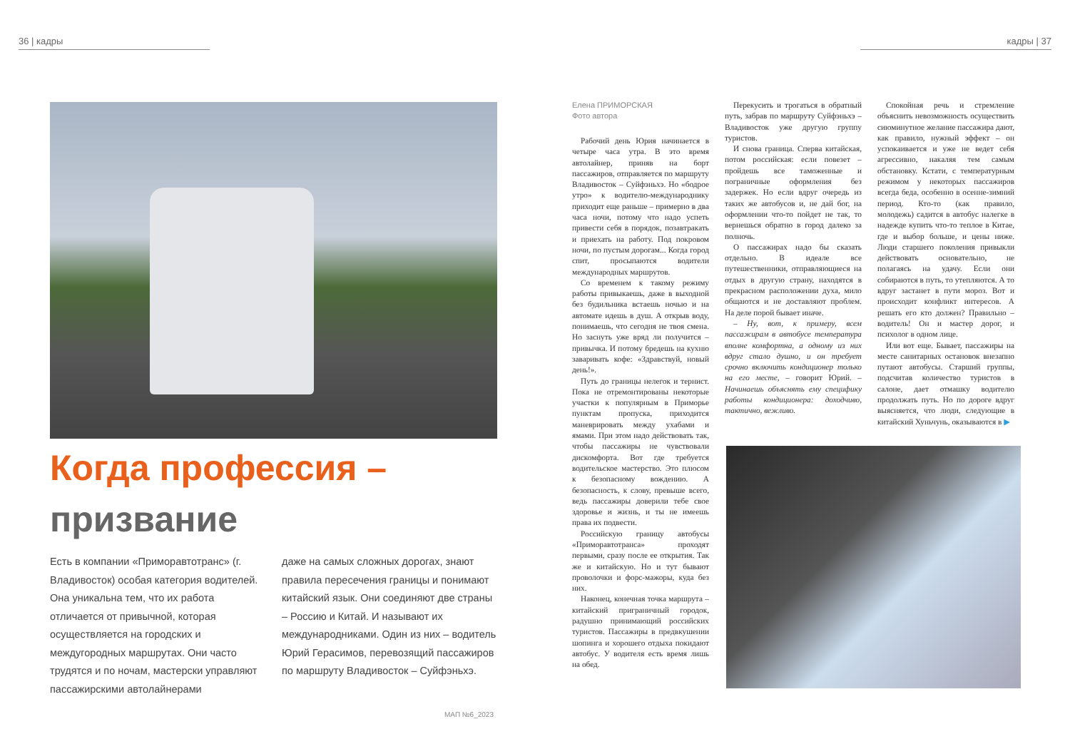36 | кадры
Когда профессия –
призвание
Есть в компании «Приморавтотранс» (г. Владивосток) особая категория водителей. Она уникальна тем, что их работа отличается от привычной, которая осуществляется на городских и междугородных маршрутах. Они часто трудятся и по ночам, мастерски управляют пассажирскими автолайнерами
даже на самых сложных дорогах, знают правила пересечения границы и понимают китайский язык. Они соединяют две страны – Россию и Китай. И называют их международниками. Один из них – водитель Юрий Герасимов, перевозящий пассажиров по маршруту Владивосток – Суйфэньхэ.
МАП №6_2023
кадры | 37
Елена ПРИМОРСКАЯ
Фото автора
Рабочий день Юрия начинается в четыре часа утра. В это время автолайнер, приняв на борт пассажиров, отправляется по маршруту Владивосток – Суйфэньхэ. Но «бодрое утро» к водителю-международнику приходит еще раньше – примерно в два часа ночи, потому что надо успеть привести себя в порядок, позавтракать и приехать на работу. Под покровом ночи, по пустым дорогам... Когда город спит, просыпаются водители международных маршрутов.
Со временем к такому режиму работы привыкаешь, даже в выходной без будильника встаешь ночью и на автомате идешь в душ. А открыв воду, понимаешь, что сегодня не твоя смена. Но заснуть уже вряд ли получится – привычка. И потому бредешь на кухню заваривать кофе: «Здравствуй, новый день!».
Путь до границы нелегок и тернист. Пока не отремонтированы некоторые участки к популярным в Приморье пунктам пропуска, приходится маневрировать между ухабами и ямами. При этом надо действовать так, чтобы пассажиры не чувствовали дискомфорта. Вот где требуется водительское мастерство. Это плюсом к безопасному вождению. А безопасность, к слову, превыше всего, ведь пассажиры доверили тебе свое здоровье и жизнь, и ты не имеешь права их подвести.
Российскую границу автобусы «Приморавтотранса» проходят первыми, сразу после ее открытия. Так же и китайскую. Но и тут бывают проволочки и форс-мажоры, куда без них.
Наконец, конечная точка маршрута – китайский приграничный городок, радушно принимающий российских туристов. Пассажиры в предвкушении шопинга и хорошего отдыха покидают автобус. У водителя есть время лишь на обед.
Перекусить и трогаться в обратный путь, забрав по маршруту Суйфэньхэ – Владивосток уже другую группу туристов.
И снова граница. Сперва китайская, потом российская: если повезет – пройдешь все таможенные и пограничные оформления без задержек. Но если вдруг очередь из таких же автобусов и, не дай бог, на оформлении что-то пойдет не так, то вернешься обратно в город далеко за полночь.
О пассажирах надо бы сказать отдельно. В идеале все путешественники, отправляющиеся на отдых в другую страну, находятся в прекрасном расположении духа, мило общаются и не доставляют проблем. На деле порой бывает иначе.
– Ну, вот, к примеру, всем пассажирам в автобусе температура вполне комфортна, а одному из них вдруг стало душно, и он требует срочно включить кондиционер только на его месте, – говорит Юрий. – Начинаешь объяснять ему специфику работы кондиционера: доходчиво, тактично, вежливо.
Спокойная речь и стремление объяснить невозможность осуществить сиюминутное желание пассажира дают, как правило, нужный эффект – он успокаивается и уже не ведет себя агрессивно, накаляя тем самым обстановку. Кстати, с температурным режимом у некоторых пассажиров всегда беда, особенно в осенне-зимний период. Кто-то (как правило, молодежь) садится в автобус налегке в надежде купить что-то теплое в Китае, где и выбор больше, и цены ниже. Люди старшего поколения привыкли действовать основательно, не полагаясь на удачу. Если они собираются в путь, то утепляются. А то вдруг застанет в пути мороз. Вот и происходит конфликт интересов. А решать его кто должен? Правильно – водитель! Он и мастер дорог, и психолог в одном лице.
Или вот еще. Бывает, пассажиры на месте санитарных остановок внезапно путают автобусы. Старший группы, подсчитав количество туристов в салоне, дает отмашку водителю продолжать путь. Но по дороге вдруг выясняется, что люди, следующие в китайский Хуньчунь, оказываются в ▶